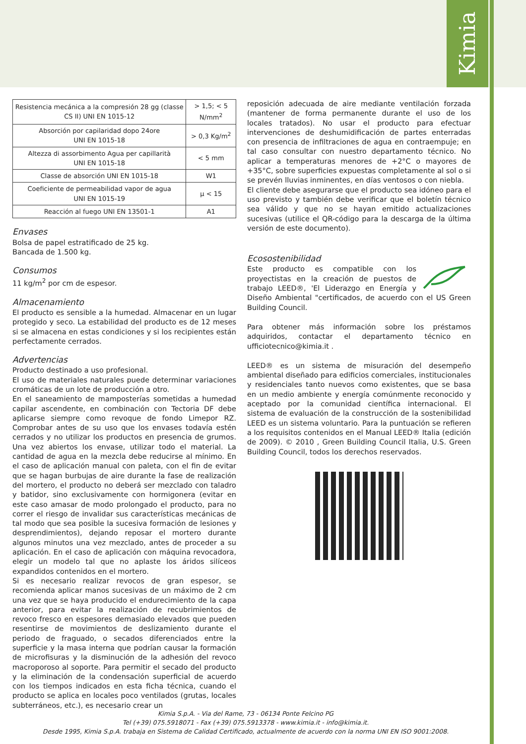Kimia
| Resistencia mecánica a la compresión 28 gg (classe CS II) UNI EN 1015-12 | > 1,5; < 5 N/mm<sup>2</sup> |
| Absorción por capilaridad dopo 24ore UNI EN 1015-18 | > 0,3 Kg/m<sup>2</sup> |
| Altezza di assorbimento Agua per capillarità UNI EN 1015-18 | < 5 mm |
| Classe de absorción UNI EN 1015-18 | W1 |
| Coeficiente de permeabilidad vapor de agua UNI EN 1015-19 | µ < 15 |
| Reacción al fuego UNI EN 13501-1 | A1 |
Envases
Bolsa de papel estratificado de 25 kg.
Bancada de 1.500 kg.
Consumos
11 kg/m<sup>2</sup> por cm de espesor.
Almacenamiento
El producto es sensible a la humedad. Almacenar en un lugar protegido y seco. La estabilidad del producto es de 12 meses si se almacena en estas condiciones y si los recipientes están perfectamente cerrados.
Advertencias
Producto destinado a uso profesional.
El uso de materiales naturales puede determinar variaciones cromáticas de un lote de producción a otro.
En el saneamiento de mamposterías sometidas a humedad capilar ascendente, en combinación con Tectoria DF debe aplicarse siempre como revoque de fondo Limepor RZ. Comprobar antes de su uso que los envases todavía estén cerrados y no utilizar los productos en presencia de grumos. Una vez abiertos los envase, utilizar todo el material. La cantidad de agua en la mezcla debe reducirse al mínimo. En el caso de aplicación manual con paleta, con el fin de evitar que se hagan burbujas de aire durante la fase de realización del mortero, el producto no deberá ser mezclado con taladro y batidor, sino exclusivamente con hormigonera (evitar en este caso amasar de modo prolongado el producto, para no correr el riesgo de invalidar sus características mecánicas de tal modo que sea posible la sucesiva formación de lesiones y desprendimientos), dejando reposar el mortero durante algunos minutos una vez mezclado, antes de proceder a su aplicación. En el caso de aplicación con máquina revocadora, elegir un modelo tal que no aplaste los áridos silíceos expandidos contenidos en el mortero.
Si es necesario realizar revocos de gran espesor, se recomienda aplicar manos sucesivas de un máximo de 2 cm una vez que se haya producido el endurecimiento de la capa anterior, para evitar la realización de recubrimientos de revoco fresco en espesores demasiado elevados que pueden resentirse de movimientos de deslizamiento durante el periodo de fraguado, o secados diferenciados entre la superficie y la masa interna que podrían causar la formación de microfisuras y la disminución de la adhesión del revoco macroporoso al soporte. Para permitir el secado del producto y la eliminación de la condensación superficial de acuerdo con los tiempos indicados en esta ficha técnica, cuando el producto se aplica en locales poco ventilados (grutas, locales subterráneos, etc.), es necesario crear un
reposición adecuada de aire mediante ventilación forzada (mantener de forma permanente durante el uso de los locales tratados). No usar el producto para efectuar intervenciones de deshumidificación de partes enterradas con presencia de infiltraciones de agua en contraempuje; en tal caso consultar con nuestro departamento técnico. No aplicar a temperaturas menores de +2°C o mayores de +35°C, sobre superficies expuestas completamente al sol o si se prevén lluvias inminentes, en días ventosos o con niebla.
El cliente debe asegurarse que el producto sea idóneo para el uso previsto y también debe verificar que el boletín técnico sea válido y que no se hayan emitido actualizaciones sucesivas (utilice el QR-código para la descarga de la última versión de este documento).
Ecosostenibilidad
Este producto es compatible con los proyectistas en la creación de puestos de trabajo LEED®, 'El Liderazgo en Energía y Diseño Ambiental "certificados, de acuerdo con el US Green Building Council.
Para obtener más información sobre los préstamos adquiridos, contactar el departamento técnico en ufficiotecnico@kimia.it .
LEED® es un sistema de misuración del desempeño ambiental diseñado para edificios comerciales, institucionales y residenciales tanto nuevos como existentes, que se basa en un medio ambiente y energía comúnmente reconocido y aceptado por la comunidad científica internacional. El sistema de evaluación de la construcción de la sostenibilidad LEED es un sistema voluntario. Para la puntuación se refieren a los requisitos contenidos en el Manual LEED® Italia (edición de 2009). © 2010 , Green Building Council Italia, U.S. Green Building Council, todos los derechos reservados.
Kimia S.p.A. - Via del Rame, 73 - 06134 Ponte Felcino PG
Tel (+39) 075.5918071 - Fax (+39) 075.5913378 - www.kimia.it - info@kimia.it.
Desde 1995, Kimia S.p.A. trabaja en Sistema de Calidad Certificado, actualmente de acuerdo con la norma UNI EN ISO 9001:2008.